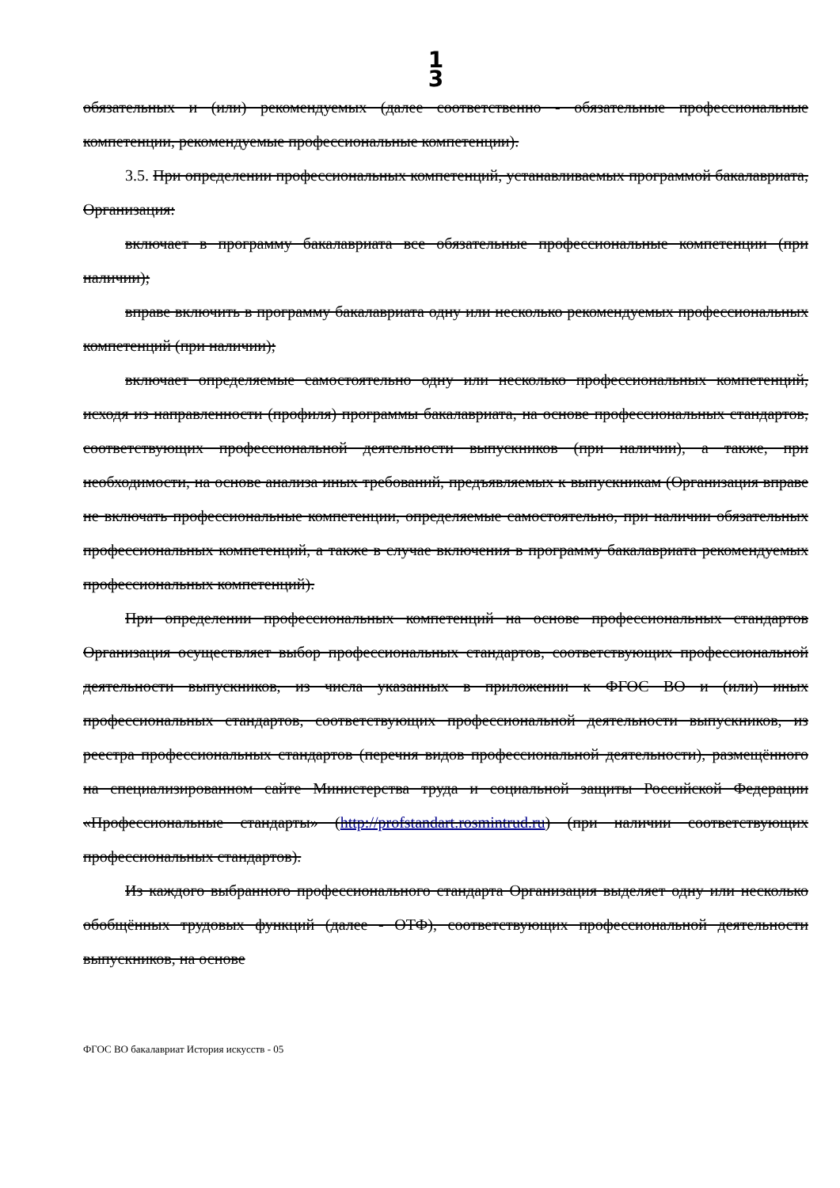1
3
обязательных и (или) рекомендуемых (далее соответственно - обязательные профессиональные компетенции, рекомендуемые профессиональные компетенции).
3.5. При определении профессиональных компетенций, устанавливаемых программой бакалавриата, Организация:
включает в программу бакалавриата все обязательные профессиональные компетенции (при наличии);
вправе включить в программу бакалавриата одну или несколько рекомендуемых профессиональных компетенций (при наличии);
включает определяемые самостоятельно одну или несколько профессиональных компетенций, исходя из направленности (профиля) программы бакалавриата, на основе профессиональных стандартов, соответствующих профессиональной деятельности выпускников (при наличии), а также, при необходимости, на основе анализа иных требований, предъявляемых к выпускникам (Организация вправе не включать профессиональные компетенции, определяемые самостоятельно, при наличии обязательных профессиональных компетенций, а также в случае включения в программу бакалавриата рекомендуемых профессиональных компетенций).
При определении профессиональных компетенций на основе профессиональных стандартов Организация осуществляет выбор профессиональных стандартов, соответствующих профессиональной деятельности выпускников, из числа указанных в приложении к ФГОС ВО и (или) иных профессиональных стандартов, соответствующих профессиональной деятельности выпускников, из реестра профессиональных стандартов (перечня видов профессиональной деятельности), размещённого на специализированном сайте Министерства труда и социальной защиты Российской Федерации «Профессиональные стандарты» (http://profstandart.rosmintrud.ru) (при наличии соответствующих профессиональных стандартов).
Из каждого выбранного профессионального стандарта Организация выделяет одну или несколько обобщённых трудовых функций (далее - ОТФ), соответствующих профессиональной деятельности выпускников, на основе
ФГОС ВО бакалавриат История искусств - 05